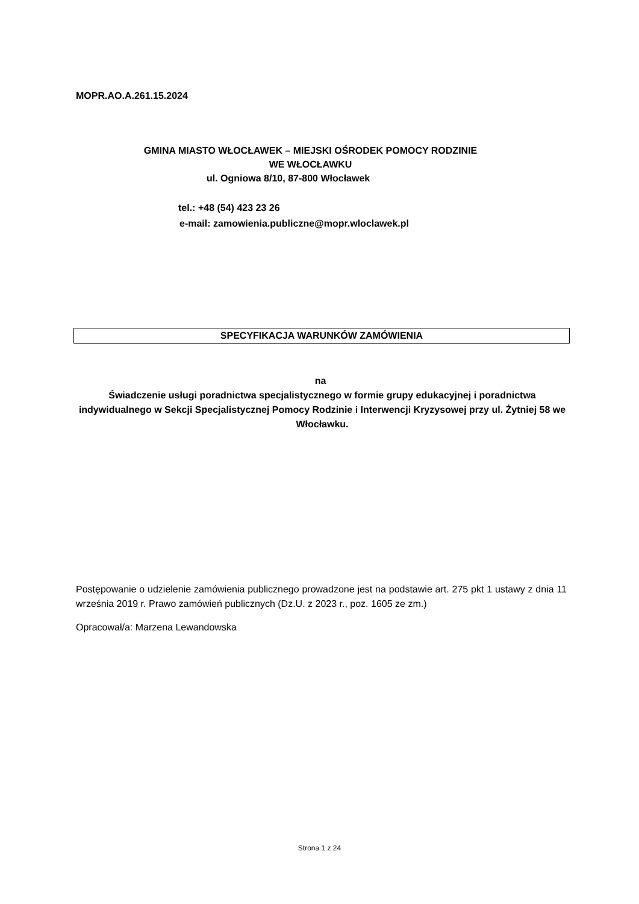MOPR.AO.A.261.15.2024
GMINA MIASTO WŁOCŁAWEK – MIEJSKI OŚRODEK POMOCY RODZINIE
WE WŁOCŁAWKU
ul. Ogniowa 8/10, 87-800 Włocławek
tel.: +48 (54) 423 23 26
e-mail: zamowienia.publiczne@mopr.wloclawek.pl
SPECYFIKACJA WARUNKÓW ZAMÓWIENIA
na
Świadczenie usługi poradnictwa specjalistycznego w formie grupy edukacyjnej i poradnictwa indywidualnego w Sekcji Specjalistycznej Pomocy Rodzinie i Interwencji Kryzysowej przy ul. Żytniej 58 we Włocławku.
Postępowanie o udzielenie zamówienia publicznego prowadzone jest na podstawie art. 275 pkt 1 ustawy z dnia 11 września 2019 r. Prawo zamówień publicznych (Dz.U. z 2023 r., poz. 1605 ze zm.)
Opracował/a: Marzena Lewandowska
Strona 1 z 24